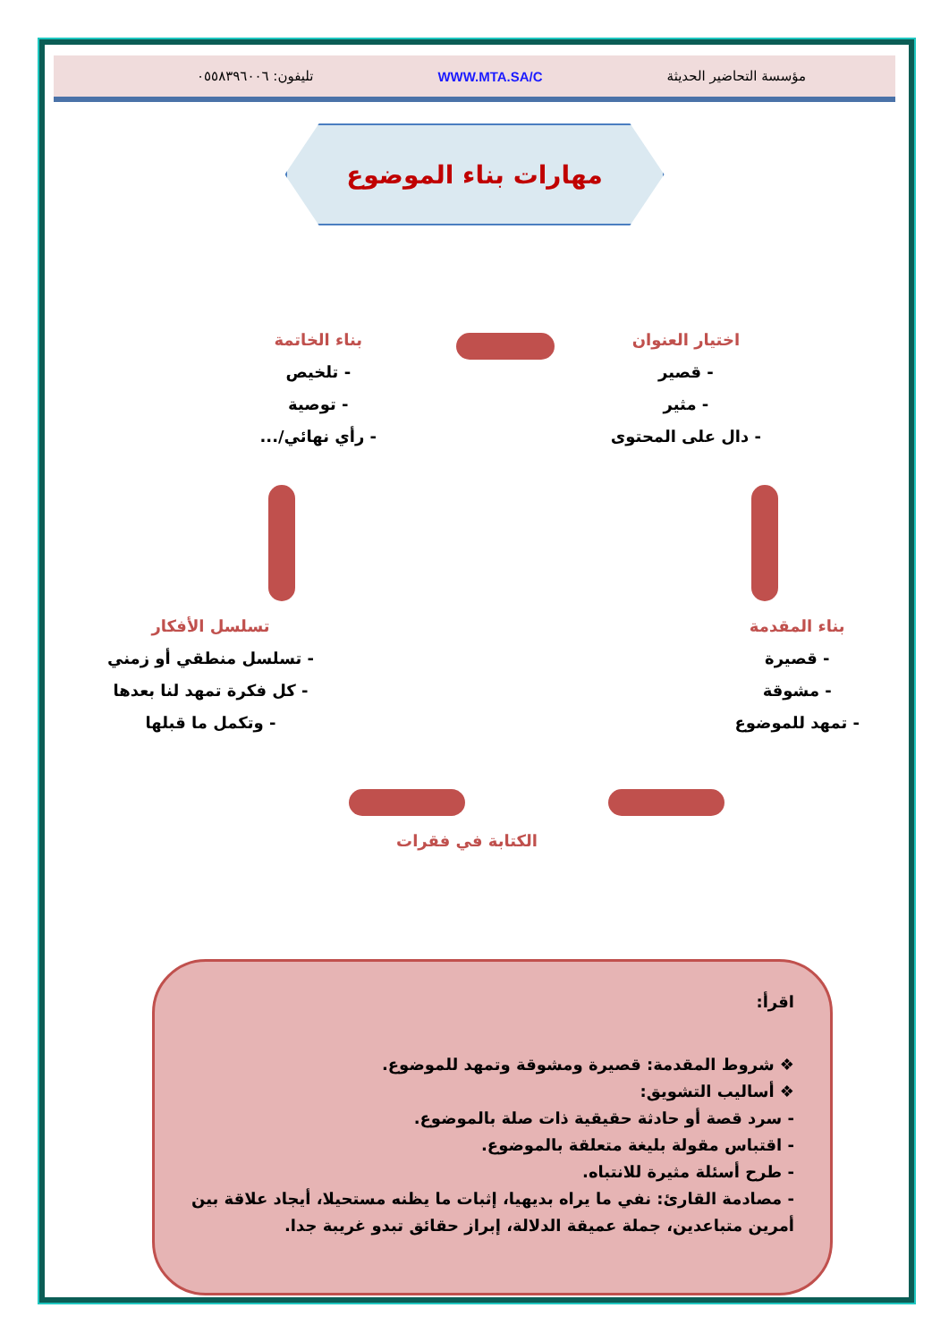مؤسسة التحاضير الحديثة WWW.MTA.SA/C تليفون: ٠٥٥٨٣٩٦٠٠٦
مهارات بناء الموضوع
اختيار العنوان
- قصير
- مثير
- دال على المحتوى
بناء الخاتمة
- تلخيص
- توصية
- رأي نهائي/...
بناء المقدمة
- قصيرة
- مشوقة
- تمهد للموضوع
تسلسل الأفكار
- تسلسل منطقي أو زمني
- كل فكرة تمهد لنا بعدها
- وتكمل ما قبلها
الكتابة في فقرات
اقرأ:
❖ شروط المقدمة: قصيرة ومشوقة وتمهد للموضوع.
❖ أساليب التشويق:
- سرد قصة أو حادثة حقيقية ذات صلة بالموضوع.
- اقتباس مقولة بليغة متعلقة بالموضوع.
- طرح أسئلة مثيرة للانتباه.
- مصادمة القارئ: نفي ما يراه بديهيا، إثبات ما يظنه مستحيلا، أيجاد علاقة بين أمرين متباعدين، جملة عميقة الدلالة، إبراز حقائق تبدو غريبة جدا.